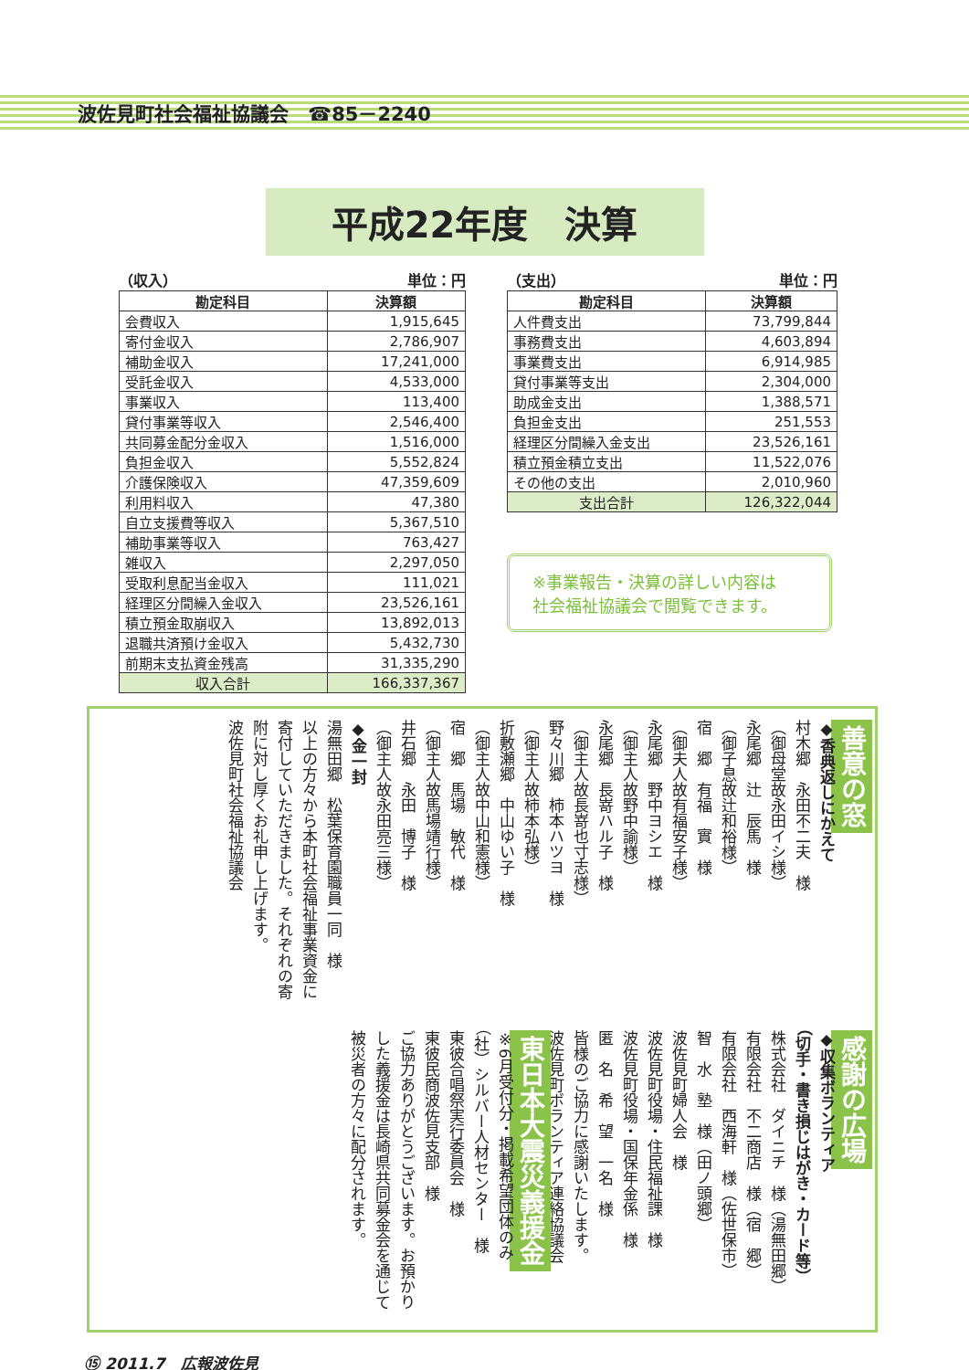波佐見町社会福祉協議会　☎85－2240
平成22年度　決算
（収入） 単位：円
| 勘定科目 | 決算額 |
| --- | --- |
| 会費収入 | 1,915,645 |
| 寄付金収入 | 2,786,907 |
| 補助金収入 | 17,241,000 |
| 受託金収入 | 4,533,000 |
| 事業収入 | 113,400 |
| 貸付事業等収入 | 2,546,400 |
| 共同募金配分金収入 | 1,516,000 |
| 負担金収入 | 5,552,824 |
| 介護保険収入 | 47,359,609 |
| 利用料収入 | 47,380 |
| 自立支援費等収入 | 5,367,510 |
| 補助事業等収入 | 763,427 |
| 雑収入 | 2,297,050 |
| 受取利息配当金収入 | 111,021 |
| 経理区分間繰入金収入 | 23,526,161 |
| 積立預金取崩収入 | 13,892,013 |
| 退職共済預け金収入 | 5,432,730 |
| 前期末支払資金残高 | 31,335,290 |
| 収入合計 | 166,337,367 |
（支出） 単位：円
| 勘定科目 | 決算額 |
| --- | --- |
| 人件費支出 | 73,799,844 |
| 事務費支出 | 4,603,894 |
| 事業費支出 | 6,914,985 |
| 貸付事業等支出 | 2,304,000 |
| 助成金支出 | 1,388,571 |
| 負担金支出 | 251,553 |
| 経理区分間繰入金支出 | 23,526,161 |
| 積立預金積立支出 | 11,522,076 |
| その他の支出 | 2,010,960 |
| 支出合計 | 126,322,044 |
※事業報告・決算の詳しい内容は
社会福祉協議会で閲覧できます。
善意の窓
◆香典返しにかえて
村木郷　永田不二夫　様
（御母堂故永田イシ様）
永尾郷　辻　辰馬　様
（御子息故辻和裕様）
宿　郷　有福　實　様
（御夫人故有福安子様）
永尾郷　野中ヨシエ　様
（御主人故野中諭様）
永尾郷　長嵜ハル子　様
（御主人故長嵜也寸志様）
野々川郷　柿本ハツヨ　様
（御主人故柿本弘様）
折敷瀬郷　中山ゆい子　様
（御主人故中山和憲様）
宿　郷　馬場　敏代　様
（御主人故馬場靖行様）
井石郷　永田　博子　様
（御主人故永田亮三様）
◆金一封
湯無田郷　松葉保育園職員一同　様
以上の方々から本町社会福祉事業資金に寄付していただきました。それぞれの寄附に対し厚くお礼申し上げます。
波佐見町社会福祉協議会
感謝の広場
◆収集ボランティア
（切手・書き損じはがき・カード等）
株式会社　ダイニチ　様（湯無田郷）
有限会社　不二商店　様（宿　郷）
有限会社　西海軒　様（佐世保市）
智　水　塾　様（田ノ頭郷）
波佐見町婦人会　様
波佐見町役場・住民福祉課　様
波佐見町役場・国保年金係　様
匿　名　希　望　一名　様
皆様のご協力に感謝いたします。
波佐見町ボランティア連絡協議会
東日本大震災義援金
※6月受付分・掲載希望団体のみ
（社）シルバー人材センター　様
東彼合唱祭実行委員会　様
東彼民商波佐見支部　様
ご協力ありがとうございます。お預かりした義援金は長崎県共同募金会を通じて被災者の方々に配分されます。
⑮ 2011.7　広報波佐見